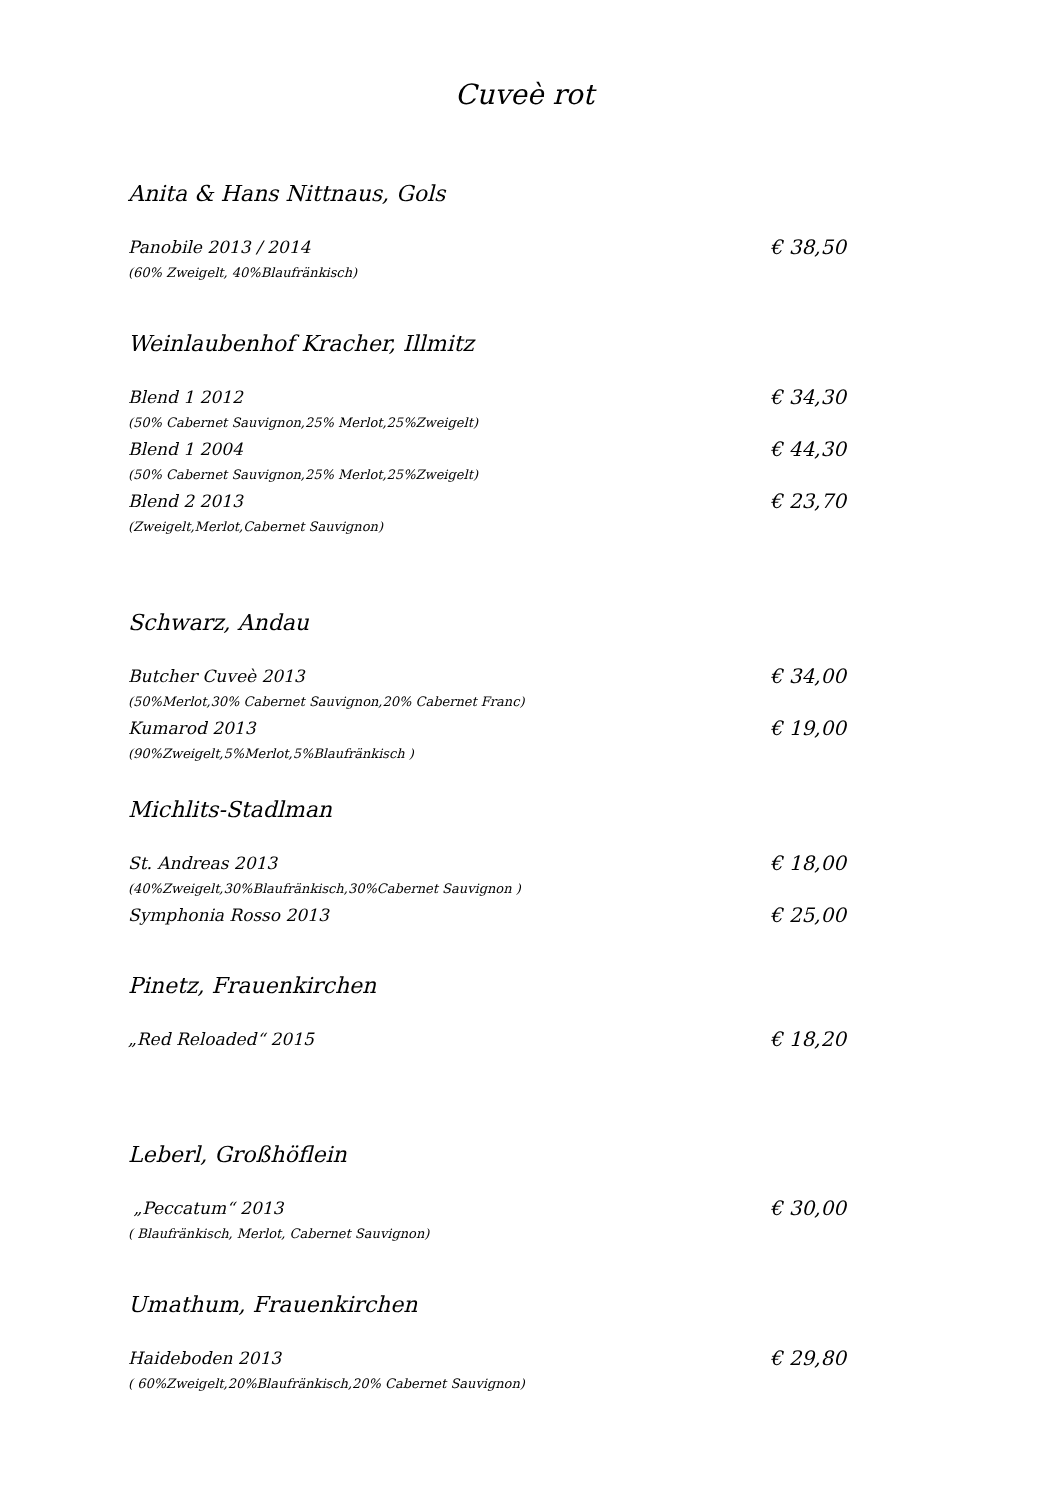Cuveè rot
Anita & Hans Nittnaus, Gols
Panobile 2013 / 2014 € 38,50
(60% Zweigelt, 40%Blaufränkisch)
Weinlaubenhof Kracher, Illmitz
Blend 1 2012 € 34,30
(50% Cabernet Sauvignon,25% Merlot,25%Zweigelt)
Blend 1 2004 € 44,30
(50% Cabernet Sauvignon,25% Merlot,25%Zweigelt)
Blend 2 2013 € 23,70
(Zweigelt,Merlot,Cabernet Sauvignon)
Schwarz, Andau
Butcher Cuveè 2013 € 34,00
(50%Merlot,30% Cabernet Sauvignon,20% Cabernet Franc)
Kumarod 2013 € 19,00
(90%Zweigelt,5%Merlot,5%Blaufränkisch )
Michlits-Stadlman
St. Andreas 2013 € 18,00
(40%Zweigelt,30%Blaufränkisch,30%Cabernet Sauvignon )
Symphonia Rosso 2013 € 25,00
Pinetz, Frauenkirchen
„Red Reloaded“ 2015 € 18,20
Leberl, Großhöflein
„Peccatum“ 2013 € 30,00
( Blaufränkisch, Merlot, Cabernet Sauvignon)
Umathum, Frauenkirchen
Haideboden 2013 € 29,80
( 60%Zweigelt,20%Blaufränkisch,20% Cabernet Sauvignon)